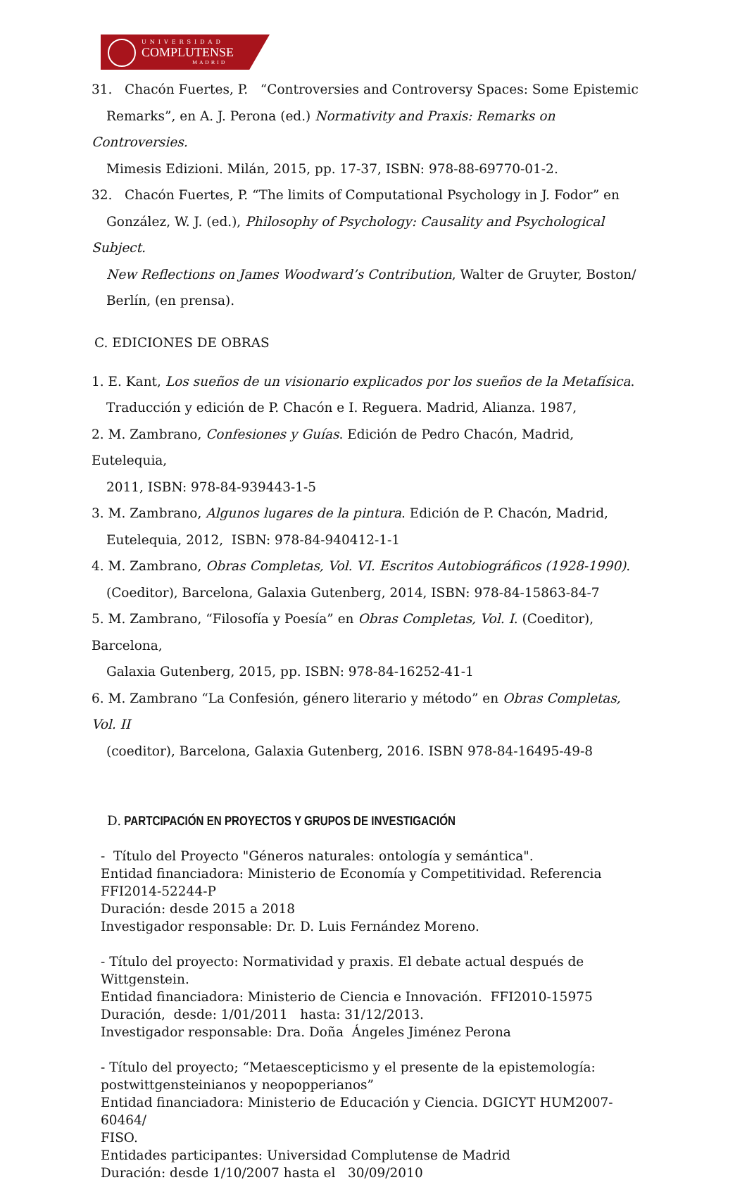UNIVERSIDAD
COMPLUTENSE
MADRID
31. Chacón Fuertes, P. “Controversies and Controversy Spaces: Some Epistemic
Remarks”, en A. J. Perona (ed.) Normativity and Praxis: Remarks on Controversies.
Mimesis Edizioni. Milán, 2015, pp. 17-37, ISBN: 978-88-69770-01-2.
32. Chacón Fuertes, P. “The limits of Computational Psychology in J. Fodor” en
González, W. J. (ed.), Philosophy of Psychology: Causality and Psychological Subject.
New Reflections on James Woodward’s Contribution, Walter de Gruyter, Boston/
Berlín, (en prensa).
C. EDICIONES DE OBRAS
1. E. Kant, Los sueños de un visionario explicados por los sueños de la Metafísica.
Traducción y edición de P. Chacón e I. Reguera. Madrid, Alianza. 1987,
2. M. Zambrano, Confesiones y Guías. Edición de Pedro Chacón, Madrid, Eutelequia,
2011, ISBN: 978-84-939443-1-5
3. M. Zambrano, Algunos lugares de la pintura. Edición de P. Chacón, Madrid,
Eutelequia, 2012, ISBN: 978-84-940412-1-1
4. M. Zambrano, Obras Completas, Vol. VI. Escritos Autobiográficos (1928-1990).
(Coeditor), Barcelona, Galaxia Gutenberg, 2014, ISBN: 978-84-15863-84-7
5. M. Zambrano, “Filosofía y Poesía” en Obras Completas, Vol. I. (Coeditor), Barcelona,
Galaxia Gutenberg, 2015, pp. ISBN: 978-84-16252-41-1
6. M. Zambrano “La Confesión, género literario y método” en Obras Completas, Vol. II
(coeditor), Barcelona, Galaxia Gutenberg, 2016. ISBN 978-84-16495-49-8
D. PARTCIPACIÓN EN PROYECTOS Y GRUPOS DE INVESTIGACIÓN
- Título del Proyecto "Géneros naturales: ontología y semántica".
Entidad financiadora: Ministerio de Economía y Competitividad. Referencia
FFI2014-52244-P
Duración: desde 2015 a 2018
Investigador responsable: Dr. D. Luis Fernández Moreno.
- Título del proyecto: Normatividad y praxis. El debate actual después de
Wittgenstein.
Entidad financiadora: Ministerio de Ciencia e Innovación. FFI2010-15975
Duración, desde: 1/01/2011 hasta: 31/12/2013.
Investigador responsable: Dra. Doña Ángeles Jiménez Perona
- Título del proyecto; “Metaescepticismo y el presente de la epistemología:
postwittgensteinianos y neopopperianos”
Entidad financiadora: Ministerio de Educación y Ciencia. DGICYT HUM2007-60464/
FISO.
Entidades participantes: Universidad Complutense de Madrid
Duración: desde 1/10/2007 hasta el 30/09/2010